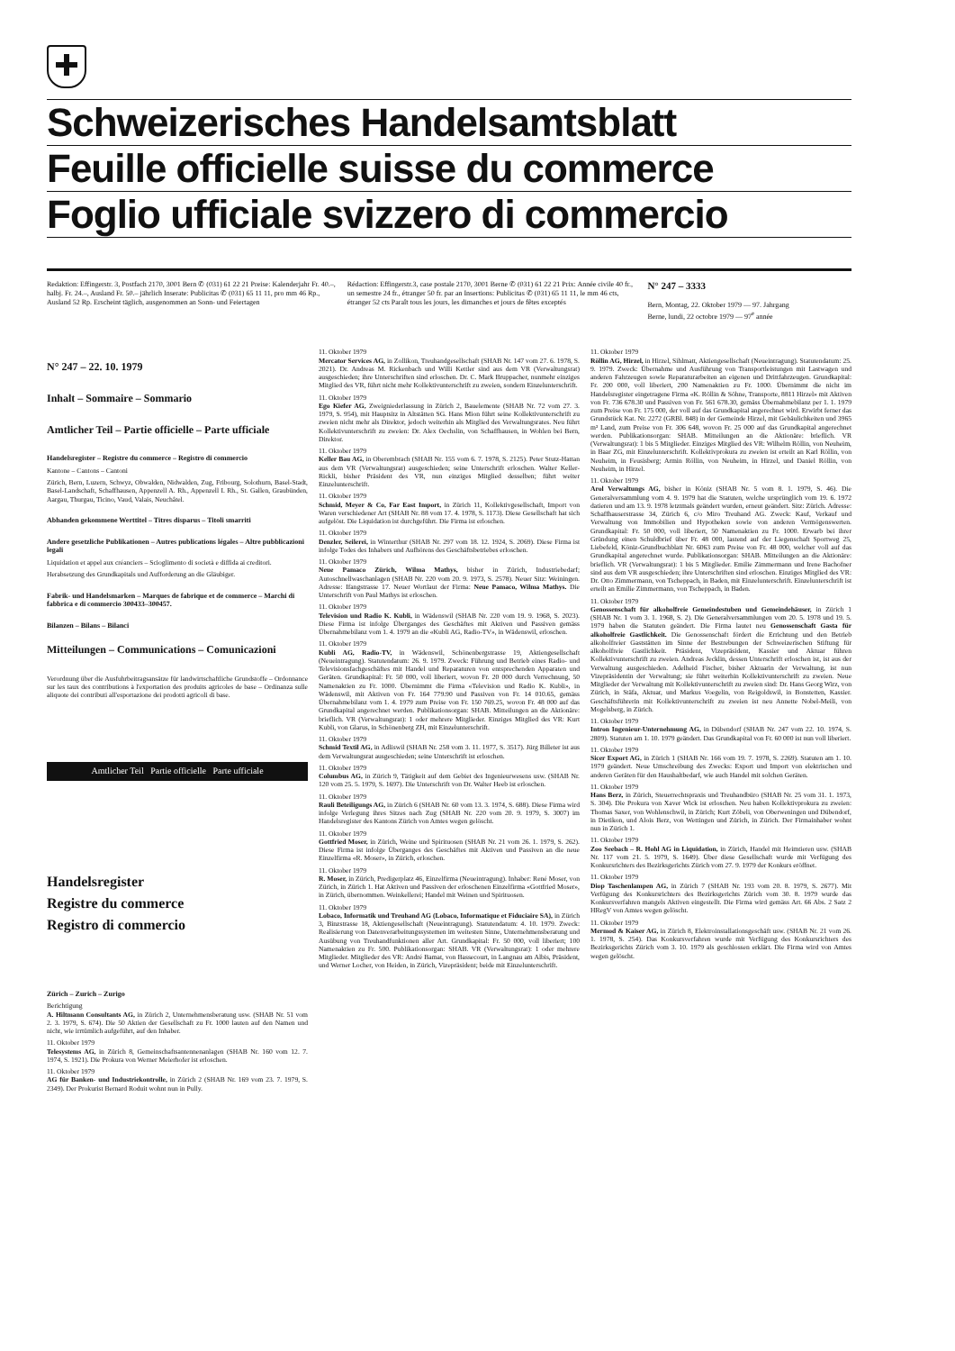Schweizerisches Handelsamtsblatt
Feuille officielle suisse du commerce
Foglio ufficiale svizzero di commercio
Redaktion: Effingerstr. 3, Postfach 2170, 3001 Bern ✆ (031) 61 22 21 Preise: Kalenderjahr Fr. 40.–, halbj. Fr. 24.–, Ausland Fr. 50.– jährlich Inserate: Publicitas ✆ (031) 65 11 11, pro mm 46 Rp., Ausland 52 Rp. Erscheint täglich, ausgenommen an Sonn- und Feiertagen
Rédaction: Effingerstr.3, case postale 2170, 3001 Berne ✆ (031) 61 22 21 Prix: Année civile 40 fr., un semestre 24 fr., étranger 50 fr. par an Insertions: Publicitas ✆ (031) 65 11 11, le mm 46 cts, étranger 52 cts Paraît tous les jours, les dimanches et jours de fêtes exceptés
N° 247 – 3333
Bern, Montag, 22. Oktober 1979 — 97. Jahrgang
Berne, lundi, 22 octobre 1979 — 97<sup>e</sup> année
N° 247 – 22. 10. 1979
Inhalt – Sommaire – Sommario
Amtlicher Teil – Partie officielle – Parte ufficiale
Handelsregister – Registre du commerce – Registro di commercio
Kantone – Cantons – Cantoni
Zürich, Bern, Luzern, Schwyz, Obwalden, Nidwalden, Zug, Fribourg, Solothurn, Basel-Stadt, Basel-Landschaft, Schaffhausen, Appenzell A. Rh., Appenzell I. Rh., St. Gallen, Graubünden, Aargau, Thurgau, Ticino, Vaud, Valais, Neuchâtel.
Abhanden gekommene Werttitel – Titres disparus – Titoli smarriti
Andere gesetzliche Publikationen – Autres publications légales – Altre pubblicazioni legali
Liquidation et appel aux créanciers – Scioglimento di società e diffida ai creditori.
Herabsetzung des Grundkapitals und Aufforderung an die Gläubiger.
Fabrik- und Handelsmarken – Marques de fabrique et de commerce – Marchi di fabbrica e di commercio 300433–300457.
Bilanzen – Bilans – Bilanci
Mitteilungen – Communications – Comunicazioni
Verordnung über die Ausfuhrbeitragsansätze für landwirtschaftliche Grundstoffe – Ordonnance sur les taux des contributions à l'exportation des produits agricoles de base – Ordinanza sulle aliquote dei contributi all'esportazione dei prodotti agricoli di base.
Amtlicher Teil Partie officielle Parte ufficiale
Handelsregister
Registre du commerce
Registro di commercio
Zürich – Zurich – Zurigo
Berichtigung
A. Hiltmann Consultants AG, in Zürich 2, Unternehmensberatung usw. (SHAB Nr. 51 vom 2. 3. 1979, S. 674). Die 50 Aktien der Gesellschaft zu Fr. 1000 lauten auf den Namen und nicht, wie irrtümlich aufgeführt, auf den Inhaber.
11. Oktober 1979
Telesystems AG, in Zürich 8, Gemeinschaftsantennenanlagen (SHAB Nr. 160 vom 12. 7. 1974, S. 1921). Die Prokura von Werner Meierhofer ist erloschen.
11. Oktober 1979
AG für Banken- und Industriekontrolle, in Zürich 2 (SHAB Nr. 169 vom 23. 7. 1979, S. 2349). Der Prokurist Bernard Roduit wohnt nun in Pully.
11. Oktober 1979
Mercator Services AG, in Zollikon, Treuhandgesellschaft (SHAB Nr. 147 vom 27. 6. 1978, S. 2021). Dr. Andreas M. Rickenbach und Willi Kettler sind aus dem VR (Verwaltungsrat) ausgeschieden; ihre Unterschriften sind erloschen. Dr. C. Mark Bruppacher, nunmehr einziges Mitglied des VR, führt nicht mehr Kollektivunterschrift zu zweien, sondern Einzelunterschrift.
11. Oktober 1979
Ego Kiefer AG, Zweigniederlassung in Zürich 2, Bauelemente (SHAB Nr. 72 vom 27. 3. 1979, S. 954), mit Hauptsitz in Altstätten SG. Hans Mion führt seine Kollektivunterschrift zu zweien nicht mehr als Direktor, jedoch weiterhin als Mitglied des Verwaltungsrates. Neu führt Kollektivunterschrift zu zweien: Dr. Alex Oechslin, von Schaffhausen, in Wohlen bei Bern, Direktor.
11. Oktober 1979
Keller Bau AG, in Oberembrach (SHAB Nr. 155 vom 6. 7. 1978, S. 2125). Peter Stutz-Hattan aus dem VR (Verwaltungsrat) ausgeschieden; seine Unterschrift erloschen. Walter Keller-Rickli, bisher Präsident des VR, nun einziges Mitglied desselben; führt weiter Einzelunterschrift.
11. Oktober 1979
Schmid, Meyer & Co, Far East Import, in Zürich 11, Kollektivgesellschaft, Import von Waren verschiedener Art (SHAB Nr. 88 vom 17. 4. 1978, S. 1173). Diese Gesellschaft hat sich aufgelöst. Die Liquidation ist durchgeführt. Die Firma ist erloschen.
11. Oktober 1979
Denzler, Seilerei, in Winterthur (SHAB Nr. 297 vom 18. 12. 1924, S. 2069). Diese Firma ist infolge Todes des Inhabers und Aufhörens des Geschäftsbetriebes erloschen.
11. Oktober 1979
Neue Pamaco Zürich, Wilma Mathys, bisher in Zürich, Industriebedarf; Autoschnellwaschanlagen (SHAB Nr. 220 vom 20. 9. 1973, S. 2578). Neuer Sitz: Weiningen. Adresse: Ifangstrasse 17. Neuer Wortlaut der Firma: Neue Pamaco, Wilma Mathys. Die Unterschrift von Paul Mathys ist erloschen.
11. Oktober 1979
Television und Radio K. Kubli, in Wädenswil (SHAB Nr. 220 vom 19. 9. 1968, S. 2023). Diese Firma ist infolge Überganges des Geschäftes mit Aktiven und Passiven gemäss Übernahmebilanz vom 1. 4. 1979 an die «Kubli AG, Radio-TV», in Wädenswil, erloschen.
11. Oktober 1979
Kubli AG, Radio-TV, in Wädenswil, Schönenbergstrasse 19, Aktiengesellschaft (Neueintragung). Statutendatum: 26. 9. 1979. Zweck: Führung und Betrieb eines Radio- und Televisionsfachgeschäftes mit Handel und Reparaturen von entsprechenden Apparaten und Geräten. Grundkapital: Fr. 50 000, voll liberiert, wovon Fr. 20 000 durch Verrechnung, 50 Namenaktien zu Fr. 1000. Übernimmt die Firma «Television und Radio K. Kubli», in Wädenswil, mit Aktiven von Fr. 164 779.90 und Passiven von Fr. 14 010.65, gemäss Übernahmebilanz vom 1. 4. 1979 zum Preise von Fr. 150 769.25, wovon Fr. 48 000 auf das Grundkapital angerechnet werden. Publikationsorgan: SHAB. Mitteilungen an die Aktionäre: brieflich. VR (Verwaltungsrat): 1 oder mehrere Mitglieder. Einziges Mitglied des VR: Kurt Kubli, von Glarus, in Schönenberg ZH, mit Einzelunterschrift.
11. Oktober 1979
Schmid Textil AG, in Adliswil (SHAB Nr. 258 vom 3. 11. 1977, S. 3517). Jürg Billeter ist aus dem Verwaltungsrat ausgeschieden; seine Unterschrift ist erloschen.
11. Oktober 1979
Columbus AG, in Zürich 9, Tätigkeit auf dem Gebiet des Ingenieurwesens usw. (SHAB Nr. 120 vom 25. 5. 1979, S. 1697). Die Unterschrift von Dr. Walter Heeb ist erloschen.
11. Oktober 1979
Rauli Beteiligungs AG, in Zürich 6 (SHAB Nr. 60 vom 13. 3. 1974, S. 688). Diese Firma wird infolge Verlegung ihres Sitzes nach Zug (SHAB Nr. 220 vom 20. 9. 1979, S. 3007) im Handelsregister des Kantons Zürich von Amtes wegen gelöscht.
11. Oktober 1979
Gottfried Moser, in Zürich, Weine und Spirituosen (SHAB Nr. 21 vom 26. 1. 1979, S. 262). Diese Firma ist infolge Überganges des Geschäftes mit Aktiven und Passiven an die neue Einzelfirma «R. Moser», in Zürich, erloschen.
11. Oktober 1979
R. Moser, in Zürich, Predigerplatz 46, Einzelfirma (Neueintragung). Inhaber: René Moser, von Zürich, in Zürich 1. Hat Aktiven und Passiven der erloschenen Einzelfirma «Gottfried Moser», in Zürich, übernommen. Weinkellerei; Handel mit Weinen und Spirituosen.
11. Oktober 1979
Lobaco, Informatik und Treuhand AG (Lobaco, Informatique et Fiduciaire SA), in Zürich 3, Binzstrasse 18, Aktiengesellschaft (Neueintragung). Statutendatum: 4. 10. 1979. Zweck: Realisierung von Datenverarbeitungssystemen im weitesten Sinne, Unternehmensberatung und Ausübung von Treuhandfunktionen aller Art. Grundkapital: Fr. 50 000, voll liberiert; 100 Namenaktien zu Fr. 500. Publikationsorgan: SHAB. VR (Verwaltungsrat): 1 oder mehrere Mitglieder. Mitglieder des VR: André Bamat, von Bassecourt, in Langnau am Albis, Präsident, und Werner Locher, von Heiden, in Zürich, Vizepräsident; beide mit Einzelunterschrift.
11. Oktober 1979
Röllin AG, Hirzel, in Hirzel, Sihlmatt, Aktiengesellschaft (Neueintragung). Statutendatum: 25. 9. 1979. Zweck: Übernahme und Ausführung von Transportleistungen mit Lastwagen und anderen Fahrzeugen sowie Reparaturarbeiten an eigenen und Drittfahrzeugen. Grundkapital: Fr. 200 000, voll liberiert, 200 Namenaktien zu Fr. 1000. Übernimmt die nicht im Handelsregister eingetragene Firma «K. Röllin & Söhne, Transporte, 8811 Hirzel» mit Aktiven von Fr. 736 678.30 und Passiven von Fr. 561 678.30, gemäss Übernahmebilanz per 1. 1. 1979 zum Preise von Fr. 175 000, der voll auf das Grundkapital angerechnet wird. Erwirbt ferner das Grundstück Kat. Nr. 2272 (GRBl. 848) in der Gemeinde Hirzel, mit Gebäulichkeiten und 3965 m² Land, zum Preise von Fr. 306 648, wovon Fr. 25 000 auf das Grundkapital angerechnet werden. Publikationsorgan: SHAB. Mitteilungen an die Aktionäre: brieflich. VR (Verwaltungsrat): 1 bis 5 Mitglieder. Einziges Mitglied des VR: Wilhelm Röllin, von Neuheim, in Baar ZG, mit Einzelunterschrift. Kollektivprokura zu zweien ist erteilt an Karl Röllin, von Neuheim, in Feusisberg; Armin Röllin, von Neuheim, in Hirzel, und Daniel Röllin, von Neuheim, in Hirzel.
11. Oktober 1979
Arol Verwaltungs AG, bisher in Köniz (SHAB Nr. 5 vom 8. 1. 1979, S. 46). Die Generalversammlung vom 4. 9. 1979 hat die Statuten, welche ursprünglich vom 19. 6. 1972 datieren und am 13. 9. 1978 letztmals geändert wurden, erneut geändert. Sitz: Zürich. Adresse: Schaffhauserstrasse 34, Zürich 6, c/o Miro Treuhand AG. Zweck: Kauf, Verkauf und Verwaltung von Immobilien und Hypotheken sowie von anderen Vermögenswerten. Grundkapital: Fr. 50 000, voll liberiert, 50 Namenaktien zu Fr. 1000. Erwarb bei ihrer Gründung einen Schuldbrief über Fr. 48 000, lastend auf der Liegenschaft Sportweg 25, Liebefeld, Köniz-Grundbuchblatt Nr. 6063 zum Preise von Fr. 48 000, welcher voll auf das Grundkapital angerechnet wurde. Publikationsorgan: SHAB. Mitteilungen an die Aktionäre: brieflich. VR (Verwaltungsrat): 1 bis 5 Mitglieder. Emilie Zimmermann und Irene Bachofner sind aus dem VR ausgeschieden; ihre Unterschriften sind erloschen. Einziges Mitglied des VR: Dr. Otto Zimmermann, von Tscheppach, in Baden, mit Einzelunterschrift. Einzelunterschrift ist erteilt an Emilie Zimmermann, von Tscheppach, in Baden.
11. Oktober 1979
Genossenschaft für alkoholfreie Gemeindestuben und Gemeindehäuser, in Zürich 1 (SHAB Nr. 1 vom 3. 1. 1968, S. 2). Die Generalversammlungen vom 20. 5. 1978 und 19. 5. 1979 haben die Statuten geändert. Die Firma lautet neu Genossenschaft Gasta für alkoholfreie Gastlichkeit. Die Genossenschaft fördert die Errichtung und den Betrieb alkoholfreier Gaststätten im Sinne der Bestrebungen der Schweizerischen Stiftung für alkoholfreie Gastlichkeit. Präsident, Vizepräsident, Kassier und Aktuar führen Kollektivunterschrift zu zweien. Andreas Jecklin, dessen Unterschrift erloschen ist, ist aus der Verwaltung ausgeschieden. Adelheid Fischer, bisher Aktuarin der Verwaltung, ist nun Vizepräsidentin der Verwaltung; sie führt weiterhin Kollektivunterschrift zu zweien. Neue Mitglieder der Verwaltung mit Kollektivunterschrift zu zweien sind: Dr. Hans Georg Wirz, von Zürich, in Stäfa, Aktuar, und Markus Voegelin, von Reigoldswil, in Bonstetten, Kassier. Geschäftsführerin mit Kollektivunterschrift zu zweien ist neu Annette Nobel-Meili, von Mogelsberg, in Zürich.
11. Oktober 1979
Intron Ingenieur-Unternehmung AG, in Dübendorf (SHAB Nr. 247 vom 22. 10. 1974, S. 2809). Statuten am 1. 10. 1979 geändert. Das Grundkapital von Fr. 60 000 ist nun voll liberiert.
11. Oktober 1979
Sicer Export AG, in Zürich 1 (SHAB Nr. 166 vom 19. 7. 1978, S. 2269). Statuten am 1. 10. 1979 geändert. Neue Umschreibung des Zwecks: Export und Import von elektrischen und anderen Geräten für den Haushaltbedarf, wie auch Handel mit solchen Geräten.
11. Oktober 1979
Hans Berz, in Zürich, Steuerrechtspraxis und Treuhandbüro (SHAB Nr. 25 vom 31. 1. 1973, S. 304). Die Prokura von Xaver Wick ist erloschen. Neu haben Kollektivprokura zu zweien: Thomas Saxer, von Wohlenschwil, in Zürich; Kurt Zöbeli, von Oberweningen und Dübendorf, in Dietikon, und Alois Berz, von Wettingen und Zürich, in Zürich. Der Firmainhaber wohnt nun in Zürich 1.
11. Oktober 1979
Zoo Seebach – R. Hohl AG in Liquidation, in Zürich, Handel mit Heimtieren usw. (SHAB Nr. 117 vom 21. 5. 1979, S. 1649). Über diese Gesellschaft wurde mit Verfügung des Konkursrichters des Bezirksgerichts Zürich vom 27. 9. 1979 der Konkurs eröffnet.
11. Oktober 1979
Diop Taschenlampen AG, in Zürich 7 (SHAB Nr. 193 vom 20. 8. 1979, S. 2677). Mit Verfügung des Konkursrichters des Bezirksgerichts Zürich vom 30. 8. 1979 wurde das Konkursverfahren mangels Aktiven eingestellt. Die Firma wird gemäss Art. 66 Abs. 2 Satz 2 HRegV von Amtes wegen gelöscht.
11. Oktober 1979
Mermod & Kaiser AG, in Zürich 8, Elektroinstallationsgeschäft usw. (SHAB Nr. 21 vom 26. 1. 1978, S. 254). Das Konkursverfahren wurde mit Verfügung des Konkursrichters des Bezirksgerichts Zürich vom 3. 10. 1979 als geschlossen erklärt. Die Firma wird von Amtes wegen gelöscht.